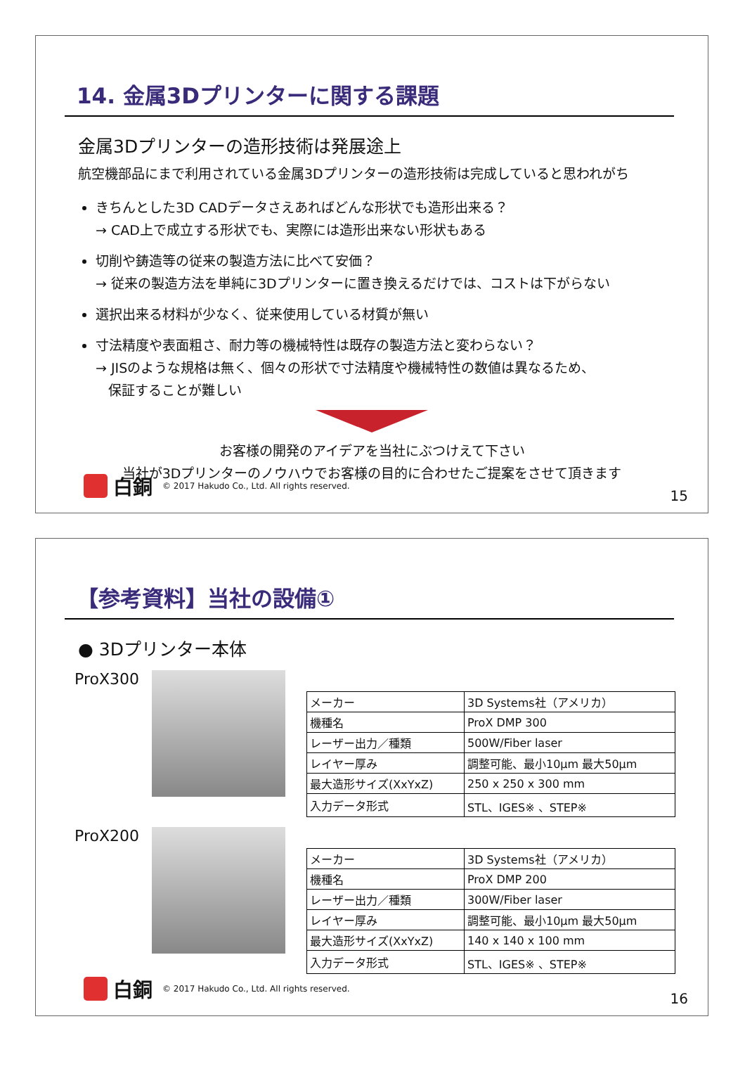14. 金属3Dプリンターに関する課題
金属3Dプリンターの造形技術は発展途上
航空機部品にまで利用されている金属3Dプリンターの造形技術は完成していると思われがち
きちんとした3D CADデータさえあればどんな形状でも造形出来る？
→ CAD上で成立する形状でも、実際には造形出来ない形状もある
切削や鋳造等の従来の製造方法に比べて安価？
→ 従来の製造方法を単純に3Dプリンターに置き換えるだけでは、コストは下がらない
選択出来る材料が少なく、従来使用している材質が無い
寸法精度や表面粗さ、耐力等の機械特性は既存の製造方法と変わらない？
→ JISのような規格は無く、個々の形状で寸法精度や機械特性の数値は異なるため、
保証することが難しい
お客様の開発のアイデアを当社にぶつけえて下さい
当社が3Dプリンターのノウハウでお客様の目的に合わせたご提案をさせて頂きます
白銅 © 2017 Hakudo Co., Ltd. All rights reserved.
15
【参考資料】当社の設備①
● 3Dプリンター本体
ProX300
| メーカー | 3D Systems社（アメリカ） |
| 機種名 | ProX DMP 300 |
| レーザー出力／種類 | 500W/Fiber laser |
| レイヤー厚み | 調整可能、最小10μm 最大50μm |
| 最大造形サイズ(XxYxZ) | 250 x 250 x 300 mm |
| 入力データ形式 | STL、IGES※ 、STEP※ |
ProX200
| メーカー | 3D Systems社（アメリカ） |
| 機種名 | ProX DMP 200 |
| レーザー出力／種類 | 300W/Fiber laser |
| レイヤー厚み | 調整可能、最小10μm 最大50μm |
| 最大造形サイズ(XxYxZ) | 140 x 140 x 100 mm |
| 入力データ形式 | STL、IGES※ 、STEP※ |
白銅 © 2017 Hakudo Co., Ltd. All rights reserved.
16